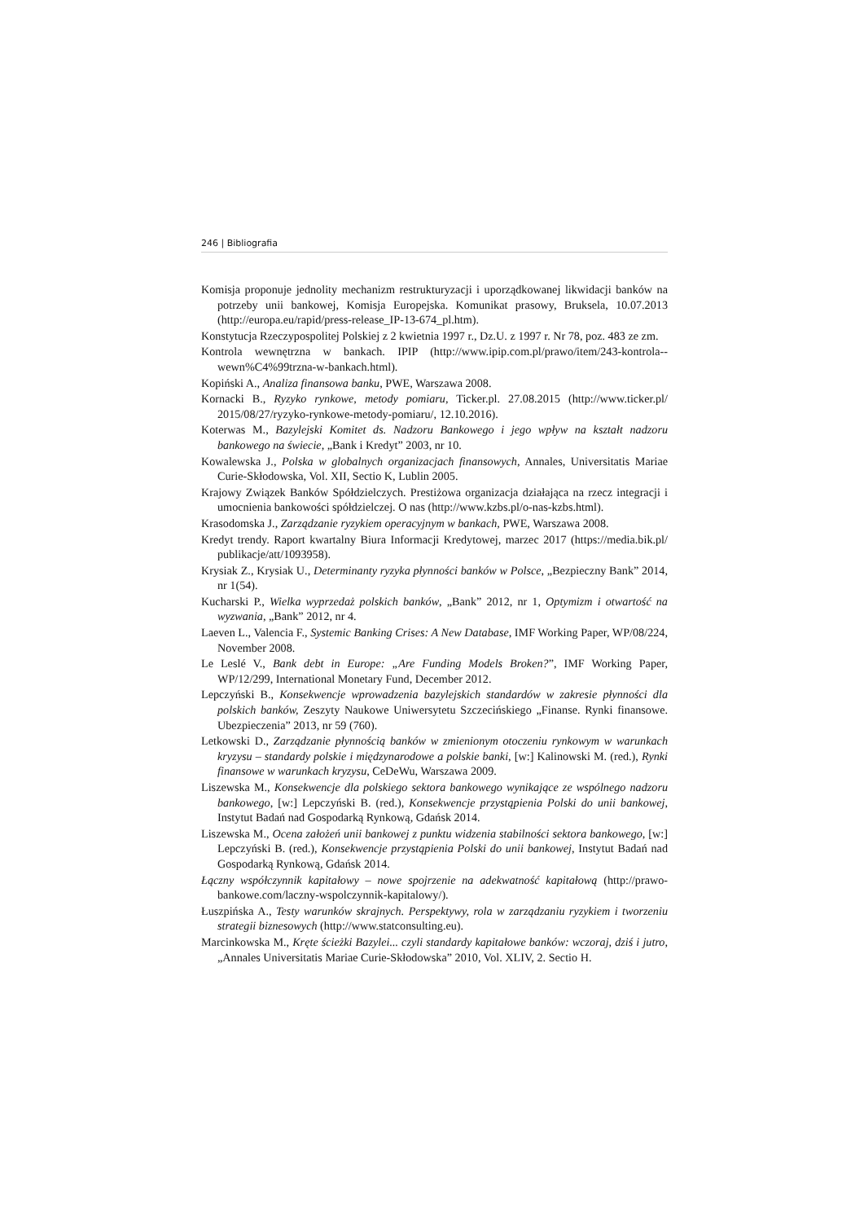246 | Bibliografia
Komisja proponuje jednolity mechanizm restrukturyzacji i uporządkowanej likwidacji banków na potrzeby unii bankowej, Komisja Europejska. Komunikat prasowy, Bruksela, 10.07.2013 (http://europa.eu/rapid/press-release_IP-13-674_pl.htm).
Konstytucja Rzeczypospolitej Polskiej z 2 kwietnia 1997 r., Dz.U. z 1997 r. Nr 78, poz. 483 ze zm.
Kontrola wewnętrzna w bankach. IPIP (http://www.ipip.com.pl/prawo/item/243-kontrola--wewn%C4%99trzna-w-bankach.html).
Kopiński A., Analiza finansowa banku, PWE, Warszawa 2008.
Kornacki B., Ryzyko rynkowe, metody pomiaru, Ticker.pl. 27.08.2015 (http://www.ticker.pl/ 2015/08/27/ryzyko-rynkowe-metody-pomiaru/, 12.10.2016).
Koterwas M., Bazylejski Komitet ds. Nadzoru Bankowego i jego wpływ na kształt nadzoru bankowego na świecie, „Bank i Kredyt” 2003, nr 10.
Kowalewska J., Polska w globalnych organizacjach finansowych, Annales, Universitatis Mariae Curie-Skłodowska, Vol. XII, Sectio K, Lublin 2005.
Krajowy Związek Banków Spółdzielczych. Prestiżowa organizacja działająca na rzecz integracji i umocnienia bankowości spółdzielczej. O nas (http://www.kzbs.pl/o-nas-kzbs.html).
Krasodomska J., Zarządzanie ryzykiem operacyjnym w bankach, PWE, Warszawa 2008.
Kredyt trendy. Raport kwartalny Biura Informacji Kredytowej, marzec 2017 (https://media.bik.pl/ publikacje/att/1093958).
Krysiak Z., Krysiak U., Determinanty ryzyka płynności banków w Polsce, „Bezpieczny Bank” 2014, nr 1(54).
Kucharski P., Wielka wyprzedaż polskich banków, „Bank” 2012, nr 1, Optymizm i otwartość na wyzwania, „Bank” 2012, nr 4.
Laeven L., Valencia F., Systemic Banking Crises: A New Database, IMF Working Paper, WP/08/224, November 2008.
Le Leslé V., Bank debt in Europe: „Are Funding Models Broken?”, IMF Working Paper, WP/12/299, International Monetary Fund, December 2012.
Lepczyński B., Konsekwencje wprowadzenia bazylejskich standardów w zakresie płynności dla polskich banków, Zeszyty Naukowe Uniwersytetu Szczecińskiego „Finanse. Rynki finansowe. Ubezpieczenia” 2013, nr 59 (760).
Letkowski D., Zarządzanie płynnością banków w zmienionym otoczeniu rynkowym w warunkach kryzysu – standardy polskie i międzynarodowe a polskie banki, [w:] Kalinowski M. (red.), Rynki finansowe w warunkach kryzysu, CeDeWu, Warszawa 2009.
Liszewska M., Konsekwencje dla polskiego sektora bankowego wynikające ze wspólnego nadzoru bankowego, [w:] Lepczyński B. (red.), Konsekwencje przystąpienia Polski do unii bankowej, Instytut Badań nad Gospodarką Rynkową, Gdańsk 2014.
Liszewska M., Ocena założeń unii bankowej z punktu widzenia stabilności sektora bankowego, [w:] Lepczyński B. (red.), Konsekwencje przystąpienia Polski do unii bankowej, Instytut Badań nad Gospodarką Rynkową, Gdańsk 2014.
Łączny współczynnik kapitałowy – nowe spojrzenie na adekwatność kapitałową (http://prawo-bankowe.com/laczny-wspolczynnik-kapitalowy/).
Łuszpińska A., Testy warunków skrajnych. Perspektywy, rola w zarządzaniu ryzykiem i tworzeniu strategii biznesowych (http://www.statconsulting.eu).
Marcinkowska M., Kręte ścieżki Bazylei... czyli standardy kapitałowe banków: wczoraj, dziś i jutro, „Annales Universitatis Mariae Curie-Skłodowska” 2010, Vol. XLIV, 2. Sectio H.